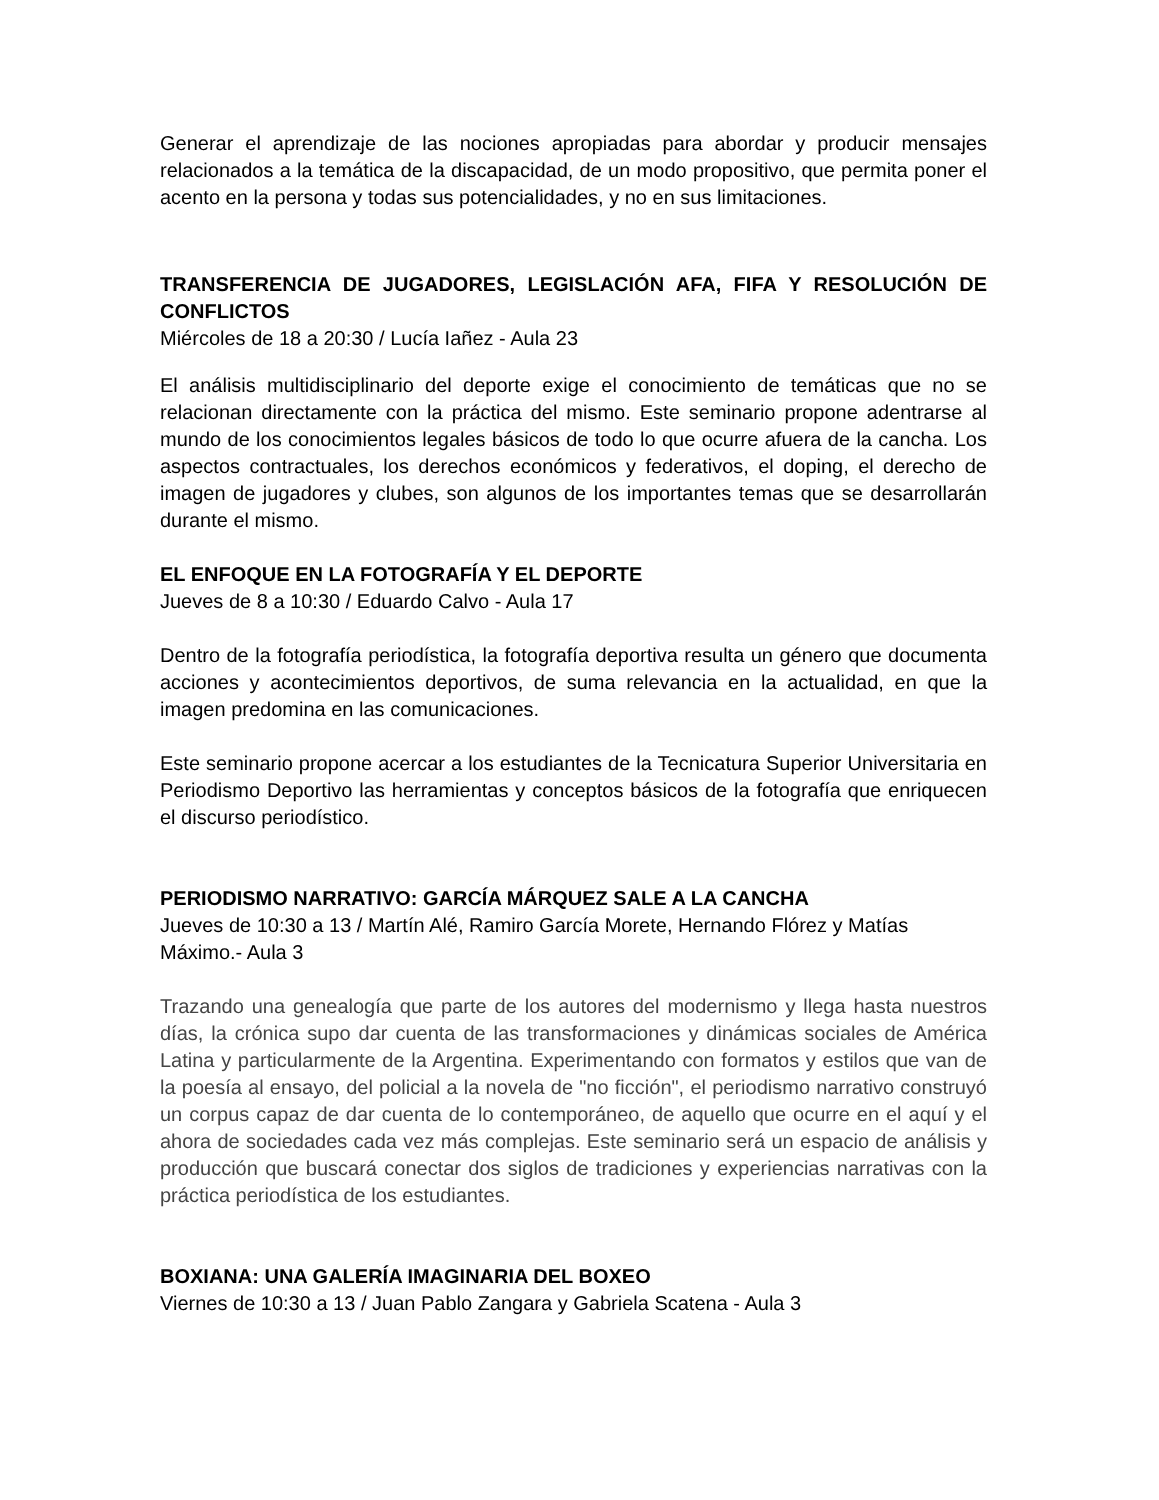Generar el aprendizaje de las nociones apropiadas para abordar y producir mensajes relacionados a la temática de la discapacidad, de un modo propositivo, que permita poner el acento en la persona y todas sus potencialidades, y no en sus limitaciones.
TRANSFERENCIA DE JUGADORES, LEGISLACIÓN AFA, FIFA Y RESOLUCIÓN DE CONFLICTOS
Miércoles de 18 a 20:30 / Lucía Iañez - Aula 23
El análisis multidisciplinario del deporte exige el conocimiento de temáticas que no se relacionan directamente con la práctica del mismo. Este seminario propone adentrarse al mundo de los conocimientos legales básicos de todo lo que ocurre afuera de la cancha. Los aspectos contractuales, los derechos económicos y federativos, el doping, el derecho de imagen de jugadores y clubes, son algunos de los importantes temas que se desarrollarán durante el mismo.
EL ENFOQUE EN LA FOTOGRAFÍA Y EL DEPORTE
Jueves de 8 a 10:30 / Eduardo Calvo - Aula 17
Dentro de la fotografía periodística, la fotografía deportiva resulta un género que documenta acciones y acontecimientos deportivos, de suma relevancia en la actualidad, en que la imagen predomina en las comunicaciones.
Este seminario propone acercar a los estudiantes de la Tecnicatura Superior Universitaria en Periodismo Deportivo las herramientas y conceptos básicos de la fotografía que enriquecen el discurso periodístico.
PERIODISMO NARRATIVO: GARCÍA MÁRQUEZ SALE A LA CANCHA
Jueves de 10:30 a 13 / Martín Alé, Ramiro García Morete, Hernando Flórez y Matías Máximo.- Aula 3
Trazando una genealogía que parte de los autores del modernismo y llega hasta nuestros días, la crónica supo dar cuenta de las transformaciones y dinámicas sociales de América Latina y particularmente de la Argentina. Experimentando con formatos y estilos que van de la poesía al ensayo, del policial a la novela de "no ficción", el periodismo narrativo construyó un corpus capaz de dar cuenta de lo contemporáneo, de aquello que ocurre en el aquí y el ahora de sociedades cada vez más complejas. Este seminario será un espacio de análisis y producción que buscará conectar dos siglos de tradiciones y experiencias narrativas con la práctica periodística de los estudiantes.
BOXIANA: UNA GALERÍA IMAGINARIA DEL BOXEO
Viernes de 10:30 a 13 / Juan Pablo Zangara y Gabriela Scatena - Aula 3